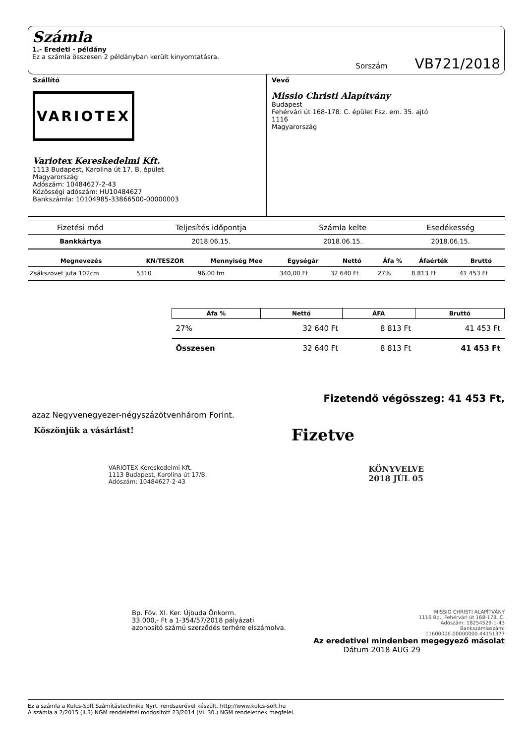Számla
1.- Eredeti - példány
Ez a számla összesen 2 példányban került kinyomtatásra.
Sorszám VB721/2018
Szállító
VARIOTEX
Variotex Kereskedelmi Kft.
1113 Budapest, Karolina út 17. B. épület
Magyarország
Adószám: 10484627-2-43
Közösségi adószám: HU10484627
Bankszámla: 10104985-33866500-00000003
Vevő
Missio Christi Alapítvány
Budapest
Fehérvári út 168-178. C. épület Fsz. em. 35. ajtó
1116
Magyarország
| Fizetési mód | Teljesítés időpontja | Számla kelte | Esedékesség |
| --- | --- | --- | --- |
| Bankkártya | 2018.06.15. | 2018.06.15. | 2018.06.15. |
| Megnevezés | KN/TESZOR | Mennyiség Mee | Egységár | Nettó | Áfa % | Áfaérték | Bruttó |
| --- | --- | --- | --- | --- | --- | --- | --- |
| Zsákszövet juta 102cm | 5310 | 96,00 fm | 340,00 Ft | 32 640 Ft | 27% | 8 813 Ft | 41 453 Ft |
| Áfa % | Nettó | ÁFA | Bruttó |
| --- | --- | --- | --- |
| 27% | 32 640 Ft | 8 813 Ft | 41 453 Ft |
| Összesen | 32 640 Ft | 8 813 Ft | 41 453 Ft |
Fizetendő végösszeg: 41 453 Ft,
azaz Negyvenegyezer-négyszázötvenhárom Forint.
Köszönjük a vásárlást!
Fizetve
VARIOTEX Kereskedelmi Kft.
1113 Budapest, Karolina út 17/B.
Adószám: 10484627-2-43
KÖNYVELVE
2018 JÚL 05
Bp. Főv. XI. Ker. Újbuda Önkorm.
33.000,- Ft a 1-354/57/2018 pályázati
azonosító számú szerződés terhére elszámolva.
MISSIO CHRISTI ALAPÍTVÁNY
1116 Bp., Fehérvári út 168-178. C.
Adószám: 18254529-1-43
Bankszámlaszám:
11600006-00000000-44151377
Az eredetivel mindenben megegyező másolat
Dátum 2018 AUG 29
Ez a számla a Kulcs-Soft Számítástechnika Nyrt. rendszerével készült. http://www.kulcs-soft.hu
A számla a 2/2015 (II.3) NGM rendelettel módosított 23/2014 (VI. 30.) NGM rendeletnek megfelel.